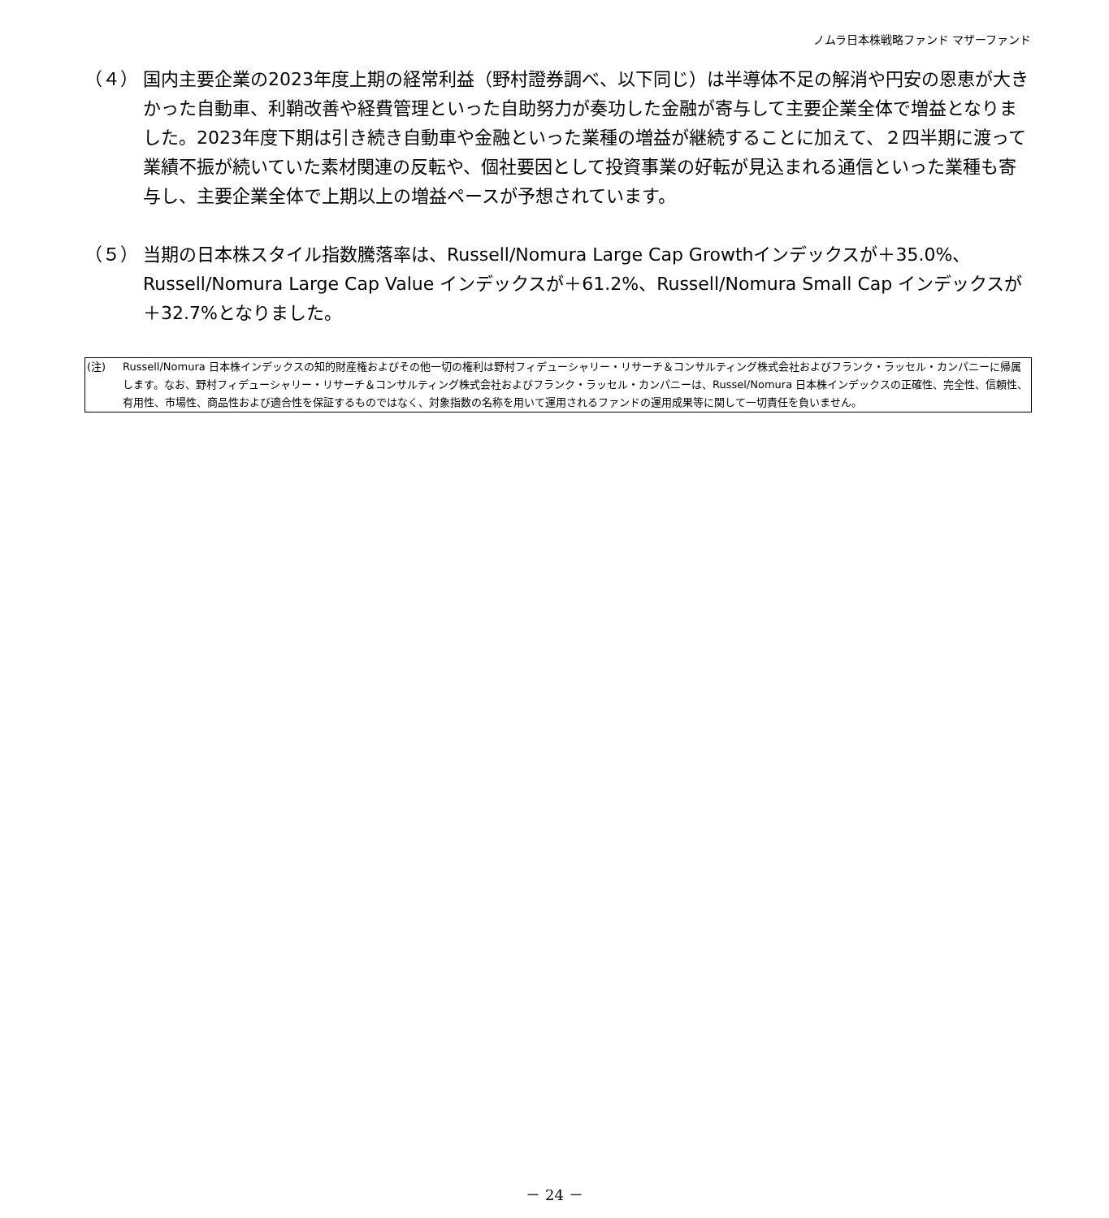ノムラ日本株戦略ファンド マザーファンド
（４） 国内主要企業の2023年度上期の経常利益（野村證券調べ、以下同じ）は半導体不足の解消や円安の恩恵が大きかった自動車、利鞘改善や経費管理といった自助努力が奏功した金融が寄与して主要企業全体で増益となりました。2023年度下期は引き続き自動車や金融といった業種の増益が継続することに加えて、２四半期に渡って業績不振が続いていた素材関連の反転や、個社要因として投資事業の好転が見込まれる通信といった業種も寄与し、主要企業全体で上期以上の増益ペースが予想されています。
（５） 当期の日本株スタイル指数騰落率は、Russell/Nomura Large Cap Growthインデックスが＋35.0%、Russell/Nomura Large Cap Value インデックスが＋61.2%、Russell/Nomura Small Cap インデックスが＋32.7%となりました。
(注) Russell/Nomura 日本株インデックスの知的財産権およびその他一切の権利は野村フィデューシャリー・リサーチ＆コンサルティング株式会社およびフランク・ラッセル・カンパニーに帰属します。なお、野村フィデューシャリー・リサーチ＆コンサルティング株式会社およびフランク・ラッセル・カンパニーは、Russel/Nomura 日本株インデックスの正確性、完全性、信頼性、有用性、市場性、商品性および適合性を保証するものではなく、対象指数の名称を用いて運用されるファンドの運用成果等に関して一切責任を負いません。
－ 24 －